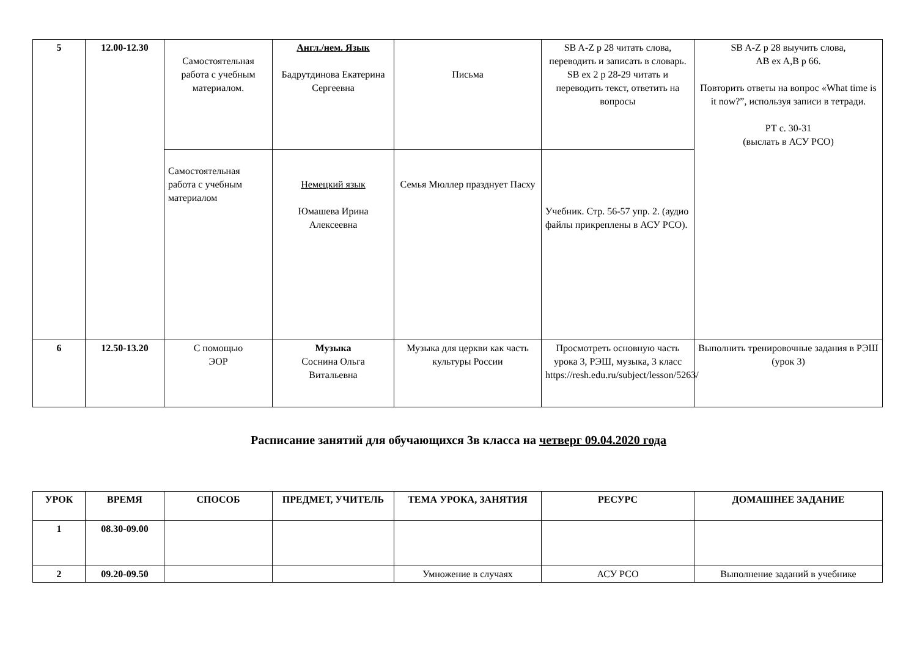| 5 | 12.00-12.30 | Самостоятельная работа с учебным материалом. | Англ./нем. Язык Бадрутдинова Екатерина Сергеевна | Письма | SB A-Z p 28 читать слова, переводить и записать в словарь. SB ex 2 p 28-29 читать и переводить текст, ответить на вопросы | SB A-Z p 28 выучить слова, AB ex A,B p 66. Повторить ответы на вопрос «What time is it now?”, используя записи в тетради. РТ с. 30-31 (выслать в АСУ РСО) |
| | | Самостоятельная работа с учебным материалом | Немецкий язык Юмашева Ирина Алексеевна | Семья Мюллер празднует Пасху | Учебник. Стр. 56-57 упр. 2. (аудио файлы прикреплены в АСУ РСО). | |
| 6 | 12.50-13.20 | С помощью ЭОР | Музыка Соснина Ольга Витальевна | Музыка для церкви как часть культуры России | Просмотреть основную часть урока 3, РЭШ, музыка, 3 класс https://resh.edu.ru/subject/lesson/5263/ | Выполнить тренировочные задания в РЭШ (урок 3) |
Расписание занятий для обучающихся 3в класса на четверг 09.04.2020 года
| УРОК | ВРЕМЯ | СПОСОБ | ПРЕДМЕТ, УЧИТЕЛЬ | ТЕМА УРОКА, ЗАНЯТИЯ | РЕСУРС | ДОМАШНЕЕ ЗАДАНИЕ |
| --- | --- | --- | --- | --- | --- | --- |
| 1 | 08.30-09.00 | | | | | |
| 2 | 09.20-09.50 | | | Умножение в случаях | АСУ РСО | Выполнение заданий в учебнике |